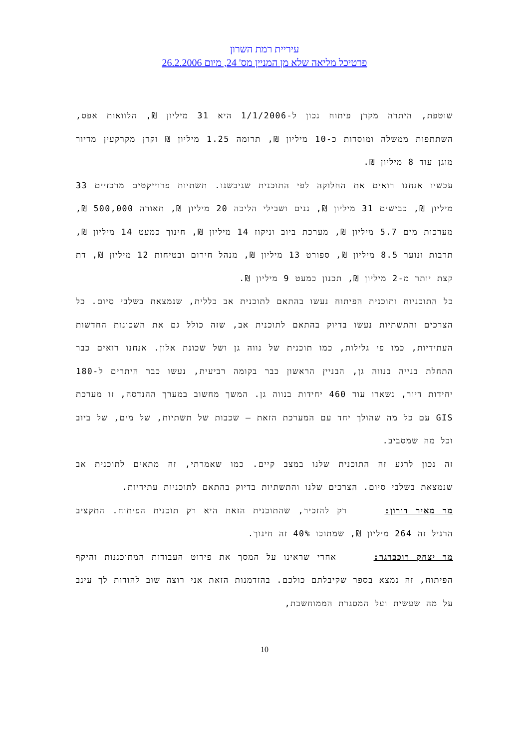עיריית רמת השרון
פרטיכל מליאה שלא מן המניין מס' 24, מיום 26.2.2006
שוטפת, היתרה מקרן פיתוח נכון ל-1/1/2006 היא 31 מיליון ₪, הלוואות אפס, השתתפות ממשלה ומוסדות כ-10 מיליון ₪, תרומה 1.25 מיליון ₪ וקרן מקרקעין מדיור מוגן עוד 8 מיליון ₪.
עכשיו אנחנו רואים את החלוקה לפי התוכנית שגיבשנו. תשתיות פרוייקטים מרכזיים 33 מיליון ₪, כבישים 31 מיליון ₪, גנים ושבילי הליכה 20 מיליון ₪, תאורה 500,000 ₪, מערכות מים 5.7 מיליון ₪, מערכת ביוב וניקוז 14 מיליון ₪, חינוך כמעט 14 מיליון ₪, תרבות ונוער 8.5 מיליון ₪, ספורט 13 מיליון ₪, מנהל חירום ובטיחות 12 מיליון ₪, דת קצת יותר מ-2 מיליון ₪, תכנון כמעט 9 מיליון ₪.
כל התוכניות ותוכנית הפיתוח נעשו בהתאם לתוכנית אב כללית, שנמצאת בשלבי סיום. כל הצרכים והתשתיות נעשו בדיוק בהתאם לתוכנית אב, שזה כולל גם את השכונות החדשות העתידיות, כמו פי גלילות, כמו תוכנית של נווה גן ושל שכונת אלון. אנחנו רואים כבר התחלת בנייה בנווה גן, הבניין הראשון כבר בקומה רביעית, נעשו כבר היתרים ל-180 יחידות דיור, נשארו עוד 460 יחידות בנווה גן. המשך מחשוב במערך ההנדסה, זו מערכת GIS עם כל מה שהולך יחד עם המערכת הזאת – שכבות של תשתיות, של מים, של ביוב וכל מה שמסביב.
זה נכון לרגע זה התוכנית שלנו במצב קיים. כמו שאמרתי, זה מתאים לתוכנית אב שנמצאת בשלבי סיום. הצרכים שלנו והתשתיות בדיוק בהתאם לתוכניות עתידיות.
מר מאיר דורון: רק להזכיר, שהתוכנית הזאת היא רק תוכנית הפיתוח. התקציב הרגיל זה 264 מיליון ₪, שמתוכו 40% זה חינוך.
מר יצחק רוכברגר: אחרי שראינו על המסך את פירוט העבודות המתוכננות והיקף הפיתוח, זה נמצא בספר שקיבלתם כולכם. בהזדמנות הזאת אני רוצה שוב להודות לך עינב על מה שעשית ועל המסגרת הממוחשבת,
10